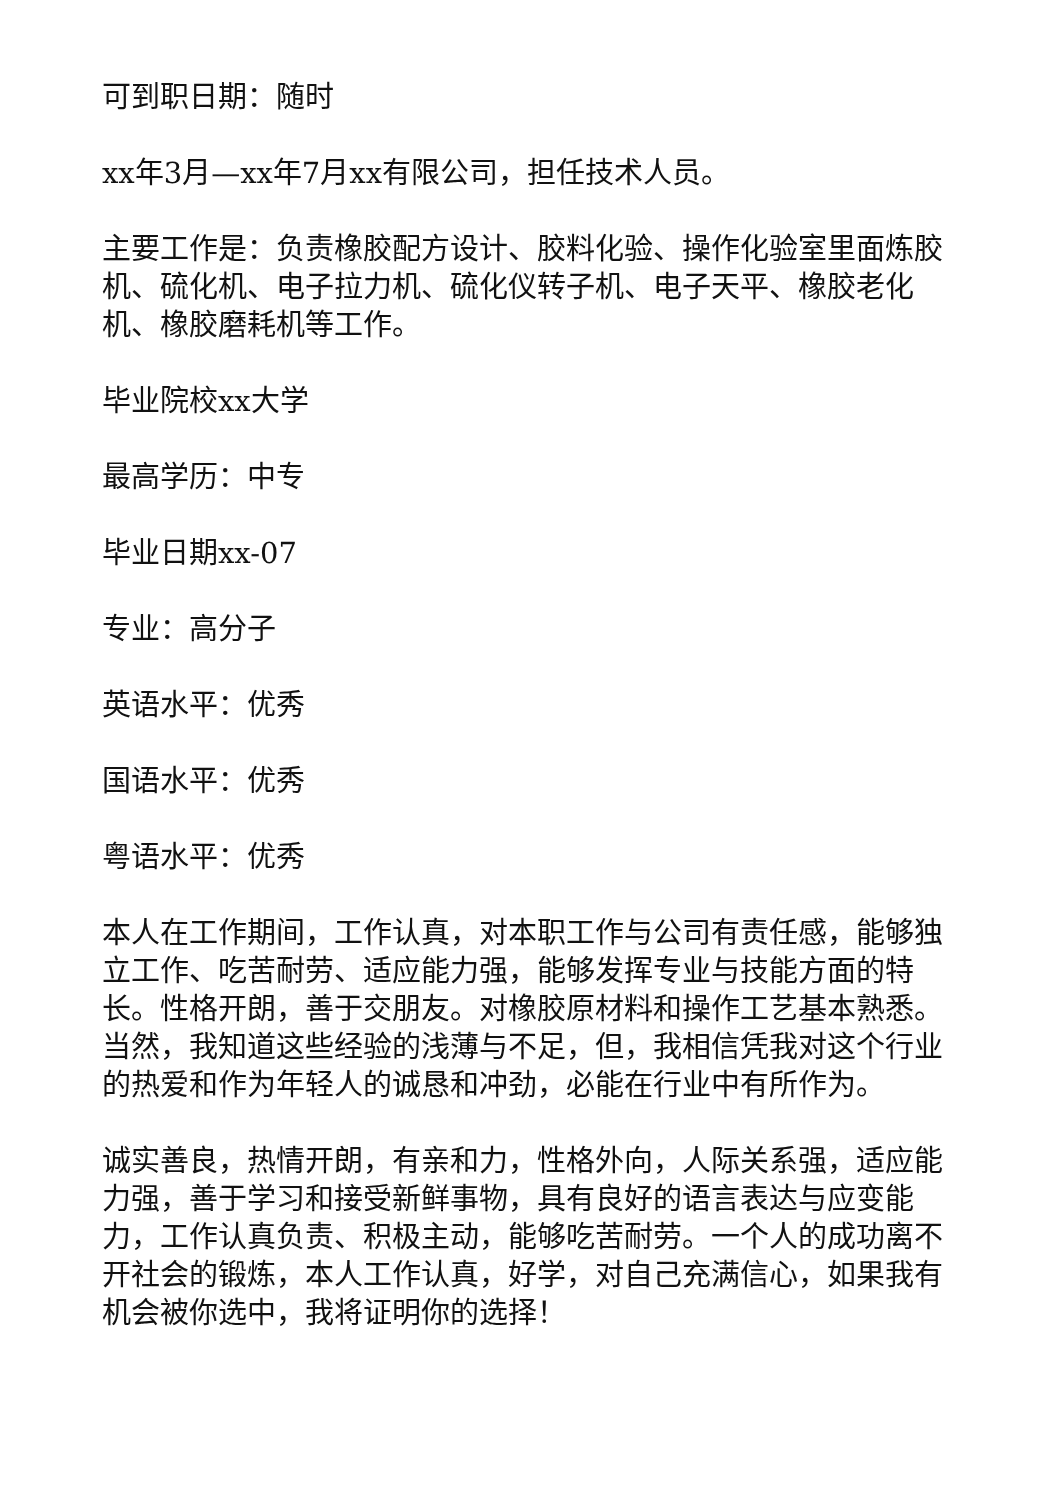可到职日期：随时
xx年3月—xx年7月xx有限公司，担任技术人员。
主要工作是：负责橡胶配方设计、胶料化验、操作化验室里面炼胶机、硫化机、电子拉力机、硫化仪转子机、电子天平、橡胶老化机、橡胶磨耗机等工作。
毕业院校xx大学
最高学历：中专
毕业日期xx-07
专业：高分子
英语水平：优秀
国语水平：优秀
粤语水平：优秀
本人在工作期间，工作认真，对本职工作与公司有责任感，能够独立工作、吃苦耐劳、适应能力强，能够发挥专业与技能方面的特长。性格开朗，善于交朋友。对橡胶原材料和操作工艺基本熟悉。当然，我知道这些经验的浅薄与不足，但，我相信凭我对这个行业的热爱和作为年轻人的诚恳和冲劲，必能在行业中有所作为。
诚实善良，热情开朗，有亲和力，性格外向，人际关系强，适应能力强，善于学习和接受新鲜事物，具有良好的语言表达与应变能力，工作认真负责、积极主动，能够吃苦耐劳。一个人的成功离不开社会的锻炼，本人工作认真，好学，对自己充满信心，如果我有机会被你选中，我将证明你的选择！